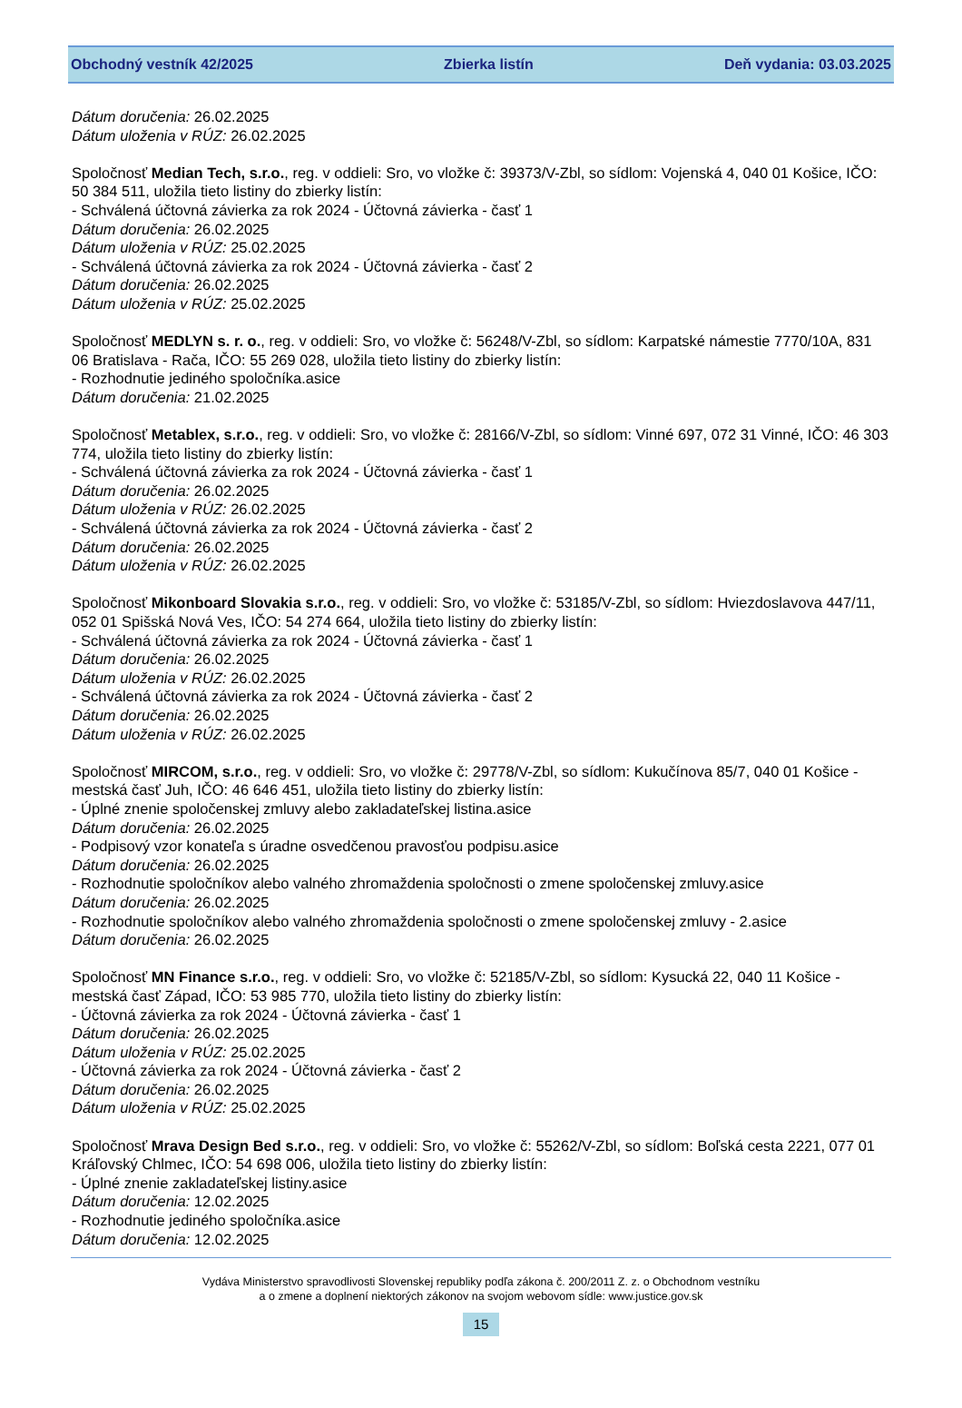Obchodný vestník 42/2025 Zbierka listín Deň vydania: 03.03.2025
Dátum doručenia: 26.02.2025
Dátum uloženia v RÚZ: 26.02.2025
Spoločnosť Median Tech, s.r.o., reg. v oddieli: Sro, vo vložke č: 39373/V-Zbl, so sídlom: Vojenská 4, 040 01 Košice, IČO: 50 384 511, uložila tieto listiny do zbierky listín:
- Schválená účtovná závierka za rok 2024 - Účtovná závierka - časť 1
Dátum doručenia: 26.02.2025
Dátum uloženia v RÚZ: 25.02.2025
- Schválená účtovná závierka za rok 2024 - Účtovná závierka - časť 2
Dátum doručenia: 26.02.2025
Dátum uloženia v RÚZ: 25.02.2025
Spoločnosť MEDLYN s. r. o., reg. v oddieli: Sro, vo vložke č: 56248/V-Zbl, so sídlom: Karpatské námestie 7770/10A, 831 06 Bratislava - Rača, IČO: 55 269 028, uložila tieto listiny do zbierky listín:
- Rozhodnutie jediného spoločníka.asice
Dátum doručenia: 21.02.2025
Spoločnosť Metablex, s.r.o., reg. v oddieli: Sro, vo vložke č: 28166/V-Zbl, so sídlom: Vinné 697, 072 31 Vinné, IČO: 46 303 774, uložila tieto listiny do zbierky listín:
- Schválená účtovná závierka za rok 2024 - Účtovná závierka - časť 1
Dátum doručenia: 26.02.2025
Dátum uloženia v RÚZ: 26.02.2025
- Schválená účtovná závierka za rok 2024 - Účtovná závierka - časť 2
Dátum doručenia: 26.02.2025
Dátum uloženia v RÚZ: 26.02.2025
Spoločnosť Mikonboard Slovakia s.r.o., reg. v oddieli: Sro, vo vložke č: 53185/V-Zbl, so sídlom: Hviezdoslavova 447/11, 052 01 Spišská Nová Ves, IČO: 54 274 664, uložila tieto listiny do zbierky listín:
- Schválená účtovná závierka za rok 2024 - Účtovná závierka - časť 1
Dátum doručenia: 26.02.2025
Dátum uloženia v RÚZ: 26.02.2025
- Schválená účtovná závierka za rok 2024 - Účtovná závierka - časť 2
Dátum doručenia: 26.02.2025
Dátum uloženia v RÚZ: 26.02.2025
Spoločnosť MIRCOM, s.r.o., reg. v oddieli: Sro, vo vložke č: 29778/V-Zbl, so sídlom: Kukučínova 85/7, 040 01 Košice - mestská časť Juh, IČO: 46 646 451, uložila tieto listiny do zbierky listín:
- Úplné znenie spoločenskej zmluvy alebo zakladateľskej listina.asice
Dátum doručenia: 26.02.2025
- Podpisový vzor konateľa s úradne osvedčenou pravosťou podpisu.asice
Dátum doručenia: 26.02.2025
- Rozhodnutie spoločníkov alebo valného zhromaždenia spoločnosti o zmene spoločenskej zmluvy.asice
Dátum doručenia: 26.02.2025
- Rozhodnutie spoločníkov alebo valného zhromaždenia spoločnosti o zmene spoločenskej zmluvy - 2.asice
Dátum doručenia: 26.02.2025
Spoločnosť MN Finance s.r.o., reg. v oddieli: Sro, vo vložke č: 52185/V-Zbl, so sídlom: Kysucká 22, 040 11 Košice - mestská časť Západ, IČO: 53 985 770, uložila tieto listiny do zbierky listín:
- Účtovná závierka za rok 2024 - Účtovná závierka - časť 1
Dátum doručenia: 26.02.2025
Dátum uloženia v RÚZ: 25.02.2025
- Účtovná závierka za rok 2024 - Účtovná závierka - časť 2
Dátum doručenia: 26.02.2025
Dátum uloženia v RÚZ: 25.02.2025
Spoločnosť Mrava Design Bed s.r.o., reg. v oddieli: Sro, vo vložke č: 55262/V-Zbl, so sídlom: Boľská cesta 2221, 077 01 Kráľovský Chlmec, IČO: 54 698 006, uložila tieto listiny do zbierky listín:
- Úplné znenie zakladateľskej listiny.asice
Dátum doručenia: 12.02.2025
- Rozhodnutie jediného spoločníka.asice
Dátum doručenia: 12.02.2025
Vydáva Ministerstvo spravodlivosti Slovenskej republiky podľa zákona č. 200/2011 Z. z. o Obchodnom vestníku
a o zmene a doplnení niektorých zákonov na svojom webovom sídle: www.justice.gov.sk
15